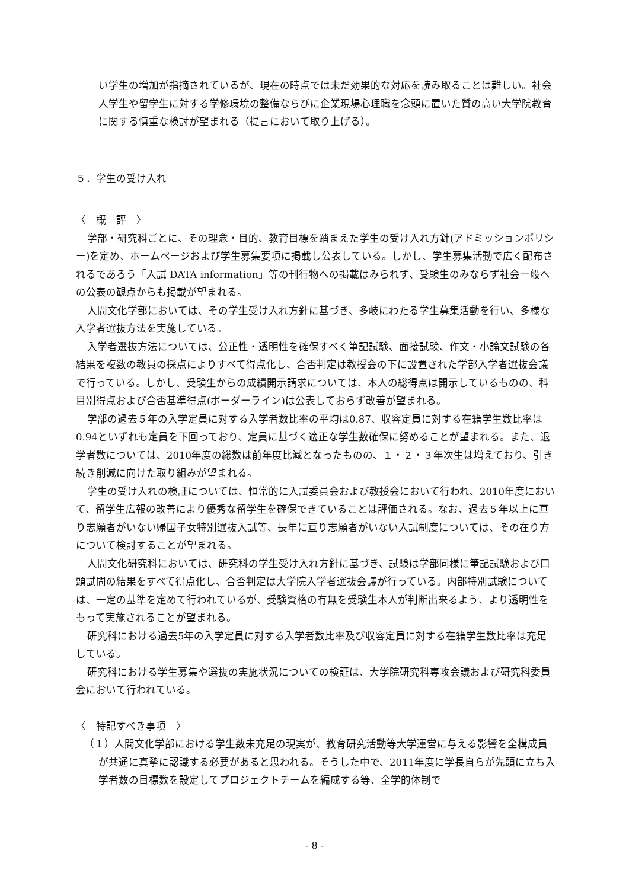い学生の増加が指摘されているが、現在の時点では未だ効果的な対応を読み取ることは難しい。社会人学生や留学生に対する学修環境の整備ならびに企業現場心理職を念頭に置いた質の高い大学院教育に関する慎重な検討が望まれる（提言において取り上げる）。
５．学生の受け入れ
〈　概　評　〉
学部・研究科ごとに、その理念・目的、教育目標を踏まえた学生の受け入れ方針(アドミッションポリシー)を定め、ホームページおよび学生募集要項に掲載し公表している。しかし、学生募集活動で広く配布されるであろう「入試 DATA information」等の刊行物への掲載はみられず、受験生のみならず社会一般への公表の観点からも掲載が望まれる。
人間文化学部においては、その学生受け入れ方針に基づき、多岐にわたる学生募集活動を行い、多様な入学者選抜方法を実施している。
入学者選抜方法については、公正性・透明性を確保すべく筆記試験、面接試験、作文・小論文試験の各結果を複数の教員の採点によりすべて得点化し、合否判定は教授会の下に設置された学部入学者選抜会議で行っている。しかし、受験生からの成績開示請求については、本人の総得点は開示しているものの、科目別得点および合否基準得点(ボーダーライン)は公表しておらず改善が望まれる。
学部の過去５年の入学定員に対する入学者数比率の平均は0.87、収容定員に対する在籍学生数比率は0.94といずれも定員を下回っており、定員に基づく適正な学生数確保に努めることが望まれる。また、退学者数については、2010年度の総数は前年度比減となったものの、１・２・３年次生は増えており、引き続き削減に向けた取り組みが望まれる。
学生の受け入れの検証については、恒常的に入試委員会および教授会において行われ、2010年度において、留学生広報の改善により優秀な留学生を確保できていることは評価される。なお、過去５年以上に亘り志願者がいない帰国子女特別選抜入試等、長年に亘り志願者がいない入試制度については、その在り方について検討することが望まれる。
人間文化研究科においては、研究科の学生受け入れ方針に基づき、試験は学部同様に筆記試験および口頭試問の結果をすべて得点化し、合否判定は大学院入学者選抜会議が行っている。内部特別試験については、一定の基準を定めて行われているが、受験資格の有無を受験生本人が判断出来るよう、より透明性をもって実施されることが望まれる。
研究科における過去5年の入学定員に対する入学者数比率及び収容定員に対する在籍学生数比率は充足している。
研究科における学生募集や選抜の実施状況についての検証は、大学院研究科専攻会議および研究科委員会において行われている。
〈　特記すべき事項　〉
（１）人間文化学部における学生数未充足の現実が、教育研究活動等大学運営に与える影響を全構成員が共通に真摯に認識する必要があると思われる。そうした中で、2011年度に学長自らが先頭に立ち入学者数の目標数を設定してプロジェクトチームを編成する等、全学的体制で
- 8 -